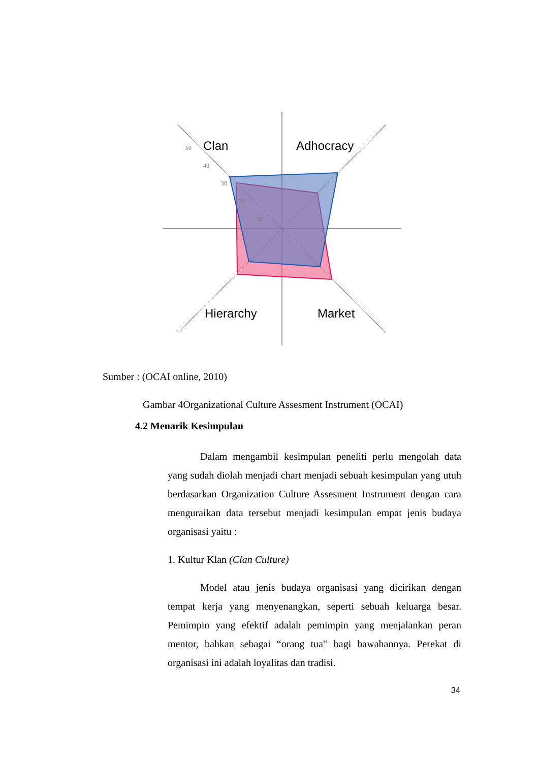Clan
Adhocracy
Hierarchy
Market
50
40
30
20
10
Sumber : (OCAI online, 2010)
Gambar 4Organizational Culture Assesment Instrument (OCAI)
4.2 Menarik Kesimpulan
Dalam mengambil kesimpulan peneliti perlu mengolah data yang sudah diolah menjadi chart menjadi sebuah kesimpulan yang utuh berdasarkan Organization Culture Assesment Instrument dengan cara menguraikan data tersebut menjadi kesimpulan empat jenis budaya organisasi yaitu :
1. Kultur Klan (Clan Culture)
Model atau jenis budaya organisasi yang dicirikan dengan tempat kerja yang menyenangkan, seperti sebuah keluarga besar. Pemimpin yang efektif adalah pemimpin yang menjalankan peran mentor, bahkan sebagai “orang tua‟ bagi bawahannya. Perekat di organisasi ini adalah loyalitas dan tradisi.
34